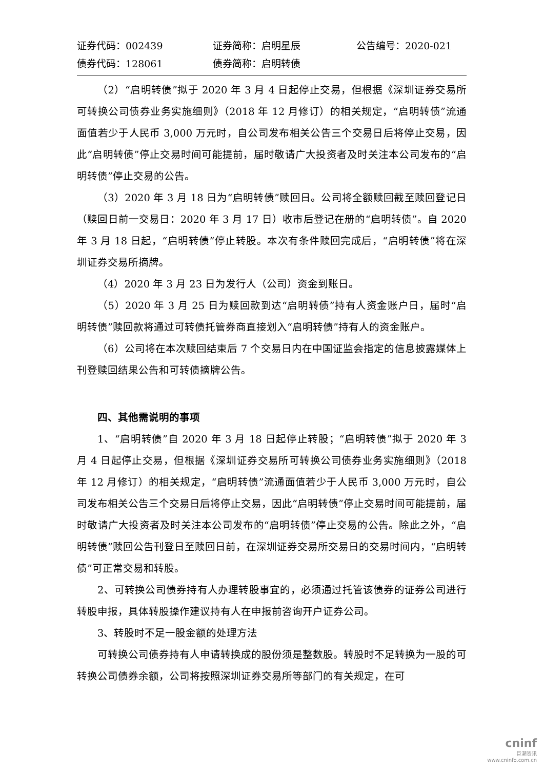证券代码：002439 证券简称：启明星辰 公告编号：2020-021
债券代码：128061 债券简称：启明转债
（2）“启明转债”拟于 2020 年 3 月 4 日起停止交易，但根据《深圳证券交易所可转换公司债券业务实施细则》（2018 年 12 月修订）的相关规定，“启明转债”流通面值若少于人民币 3,000 万元时，自公司发布相关公告三个交易日后将停止交易，因此“启明转债”停止交易时间可能提前，届时敬请广大投资者及时关注本公司发布的“启明转债”停止交易的公告。
（3）2020 年 3 月 18 日为“启明转债”赎回日。公司将全额赎回截至赎回登记日（赎回日前一交易日：2020 年 3 月 17 日）收市后登记在册的“启明转债”。自 2020 年 3 月 18 日起，“启明转债”停止转股。本次有条件赎回完成后，“启明转债”将在深圳证券交易所摘牌。
（4）2020 年 3 月 23 日为发行人（公司）资金到账日。
（5）2020 年 3 月 25 日为赎回款到达“启明转债”持有人资金账户日，届时“启明转债”赎回款将通过可转债托管券商直接划入“启明转债”持有人的资金账户。
（6）公司将在本次赎回结束后 7 个交易日内在中国证监会指定的信息披露媒体上刊登赎回结果公告和可转债摘牌公告。
四、其他需说明的事项
1、“启明转债”自 2020 年 3 月 18 日起停止转股；“启明转债”拟于 2020 年 3 月 4 日起停止交易，但根据《深圳证券交易所可转换公司债券业务实施细则》（2018 年 12 月修订）的相关规定，“启明转债”流通面值若少于人民币 3,000 万元时，自公司发布相关公告三个交易日后将停止交易，因此“启明转债”停止交易时间可能提前，届时敬请广大投资者及时关注本公司发布的“启明转债”停止交易的公告。除此之外，“启明转债”赎回公告刊登日至赎回日前，在深圳证券交易所交易日的交易时间内，“启明转债”可正常交易和转股。
2、可转换公司债券持有人办理转股事宜的，必须通过托管该债券的证券公司进行转股申报，具体转股操作建议持有人在申报前咨询开户证券公司。
3、转股时不足一股金额的处理方法
可转换公司债券持有人申请转换成的股份须是整数股。转股时不足转换为一股的可转换公司债券余额，公司将按照深圳证券交易所等部门的有关规定，在可
cninf
巨潮资讯
www.cninfo.com.cn